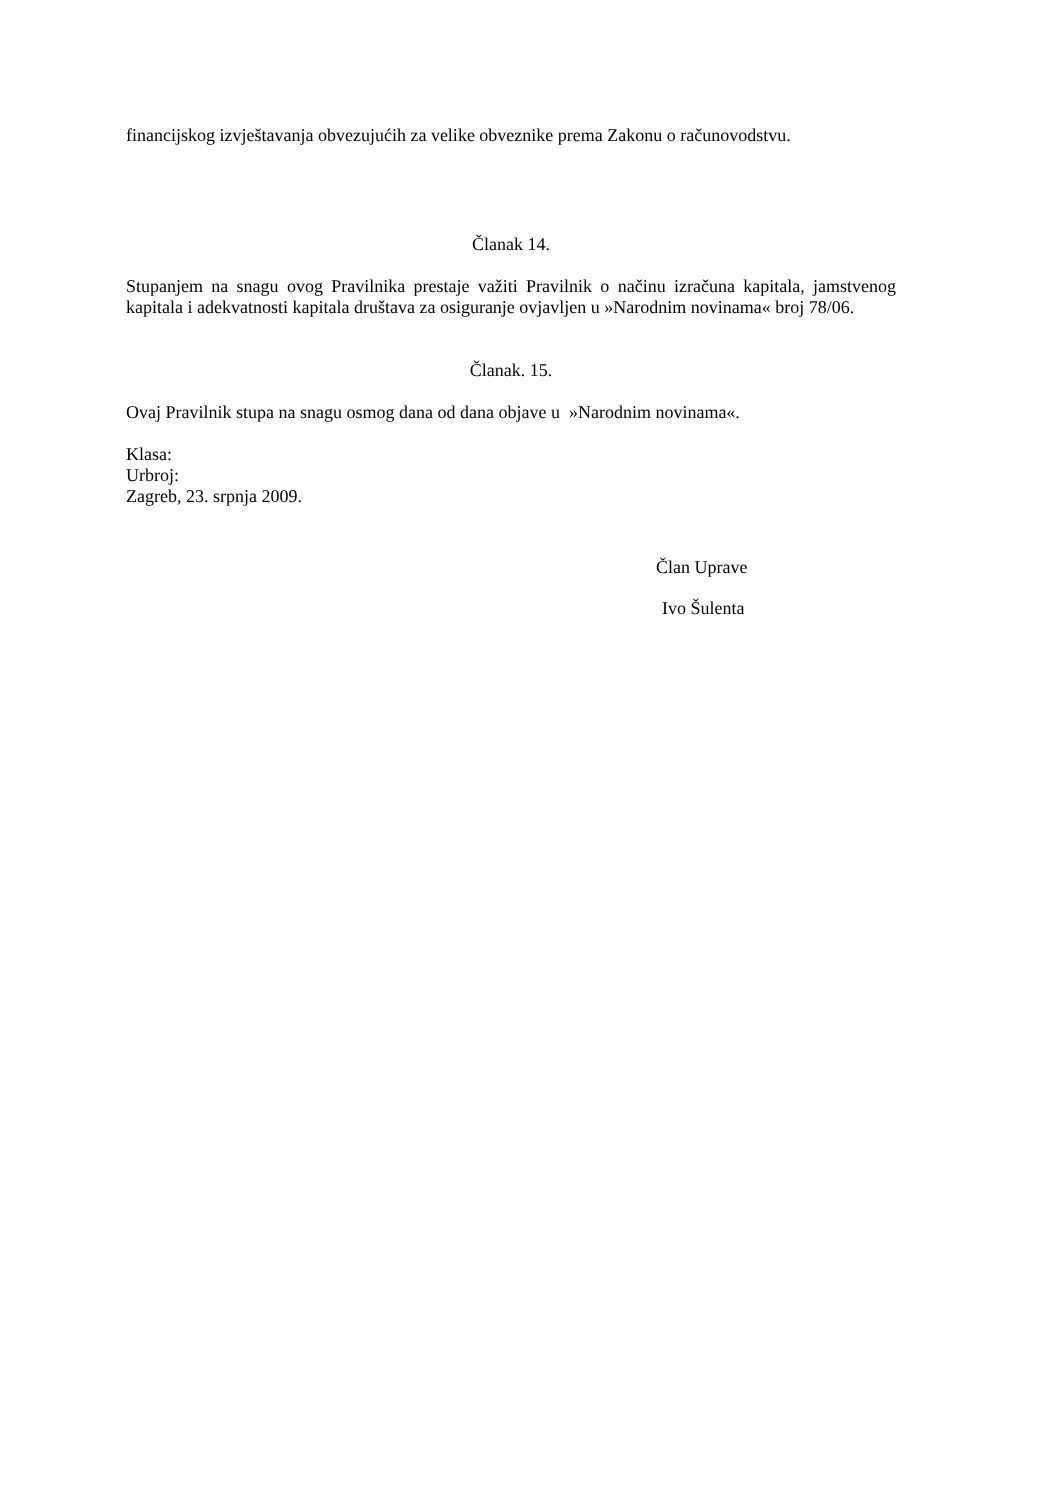financijskog izvještavanja obvezujućih za velike obveznike prema Zakonu o računovodstvu.
Članak 14.
Stupanjem na snagu ovog Pravilnika prestaje važiti Pravilnik o načinu izračuna kapitala, jamstvenog kapitala i adekvatnosti kapitala društava za osiguranje ovjavljen u »Narodnim novinama« broj 78/06.
Članak. 15.
Ovaj Pravilnik stupa na snagu osmog dana od dana objave u »Narodnim novinama«.
Klasa:
Urbroj:
Zagreb, 23. srpnja 2009.
Član Uprave
Ivo Šulenta